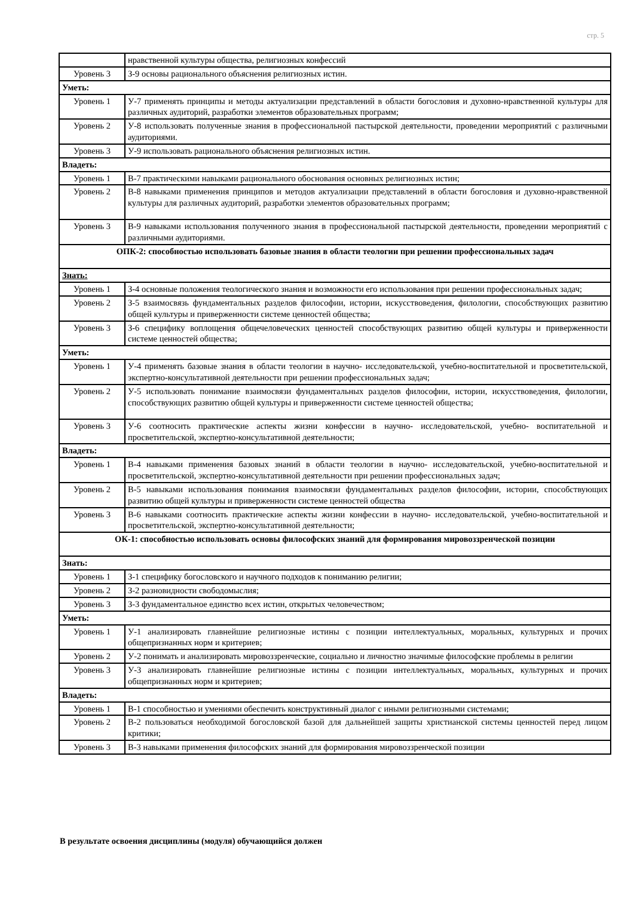стр. 5
| | нравственной культуры общества, религиозных конфессий |
| Уровень 3 | З-9 основы рационального объяснения религиозных истин. |
| Уметь: | |
| Уровень 1 | У-7 применять принципы и методы актуализации представлений в области богословия и духовно-нравственной культуры для различных аудиторий, разработки элементов образовательных программ; |
| Уровень 2 | У-8 использовать полученные знания в профессиональной пастырской деятельности, проведении мероприятий с различными аудиториями. |
| Уровень 3 | У-9 использовать рационального объяснения религиозных истин. |
| Владеть: | |
| Уровень 1 | В-7 практическими навыками рационального обоснования основных религиозных истин; |
| Уровень 2 | В-8 навыками применения принципов и методов актуализации представлений в области богословия и духовно-нравственной культуры для различных аудиторий, разработки элементов образовательных программ; |
| Уровень 3 | В-9 навыками использования полученного знания в профессиональной пастырской деятельности, проведении мероприятий с различными аудиториями. |
| ОПК-2: способностью использовать базовые знания в области теологии при решении профессиональных задач | |
| Знать: | |
| Уровень 1 | З-4 основные положения теологического знания и возможности его использования при решении профессиональных задач; |
| Уровень 2 | З-5 взаимосвязь фундаментальных разделов философии, истории, искусствоведения, филологии, способствующих развитию общей культуры и приверженности системе ценностей общества; |
| Уровень 3 | З-6 специфику воплощения общечеловеческих ценностей способствующих развитию общей культуры и приверженности системе ценностей общества; |
| Уметь: | |
| Уровень 1 | У-4 применять базовые знания в области теологии в научно- исследовательской, учебно-воспитательной и просветительской, экспертно-консультативной деятельности при решении профессиональных задач; |
| Уровень 2 | У-5 использовать понимание взаимосвязи фундаментальных разделов философии, истории, искусствоведения, филологии, способствующих развитию общей культуры и приверженности системе ценностей общества; |
| Уровень 3 | У-6 соотносить практические аспекты жизни конфессии в научно- исследовательской, учебно- воспитательной и просветительской, экспертно-консультативной деятельности; |
| Владеть: | |
| Уровень 1 | В-4 навыками применения базовых знаний в области теологии в научно- исследовательской, учебно-воспитательной и просветительской, экспертно-консультативной деятельности при решении профессиональных задач; |
| Уровень 2 | В-5 навыками использования понимания взаимосвязи фундаментальных разделов философии, истории, способствующих развитию общей культуры и приверженности системе ценностей общества |
| Уровень 3 | В-6 навыками соотносить практические аспекты жизни конфессии в научно- исследовательской, учебно-воспитательной и просветительской, экспертно-консультативной деятельности; |
| ОК-1: способностью использовать основы философских знаний для формирования мировоззренческой позиции | |
| Знать: | |
| Уровень 1 | З-1 специфику богословского и научного подходов к пониманию религии; |
| Уровень 2 | З-2 разновидности свободомыслия; |
| Уровень 3 | З-3 фундаментальное единство всех истин, открытых человечеством; |
| Уметь: | |
| Уровень 1 | У-1 анализировать главнейшие религиозные истины с позиции интеллектуальных, моральных, культурных и прочих общепризнанных норм и критериев; |
| Уровень 2 | У-2 понимать и анализировать мировоззренческие, социально и личностно значимые философские проблемы в религии |
| Уровень 3 | У-3 анализировать главнейшие религиозные истины с позиции интеллектуальных, моральных, культурных и прочих общепризнанных норм и критериев; |
| Владеть: | |
| Уровень 1 | В-1 способностью и умениями обеспечить конструктивный диалог с иными религиозными системами; |
| Уровень 2 | В-2 пользоваться необходимой богословской базой для дальнейшей защиты христианской системы ценностей перед лицом критики; |
| Уровень 3 | В-3 навыками применения философских знаний для формирования мировоззренческой позиции |
В результате освоения дисциплины (модуля) обучающийся должен